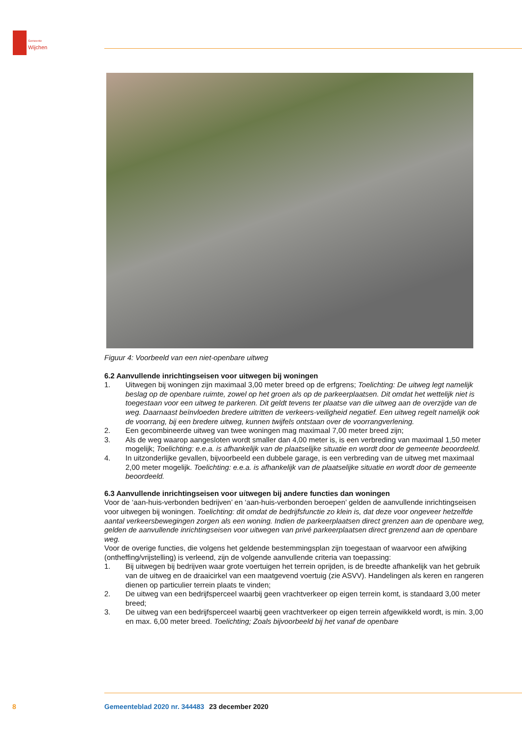Gemeente
Wijchen
Figuur 4: Voorbeeld van een niet-openbare uitweg
6.2 Aanvullende inrichtingseisen voor uitwegen bij woningen
1. Uitwegen bij woningen zijn maximaal 3,00 meter breed op de erfgrens; Toelichting: De uitweg legt namelijk beslag op de openbare ruimte, zowel op het groen als op de parkeerplaatsen. Dit omdat het wettelijk niet is toegestaan voor een uitweg te parkeren. Dit geldt tevens ter plaatse van die uitweg aan de overzijde van de weg. Daarnaast beïnvloeden bredere uitritten de verkeers-veiligheid negatief. Een uitweg regelt namelijk ook de voorrang, bij een bredere uitweg, kunnen twijfels ontstaan over de voorrangverlening.
2. Een gecombineerde uitweg van twee woningen mag maximaal 7,00 meter breed zijn;
3. Als de weg waarop aangesloten wordt smaller dan 4,00 meter is, is een verbreding van maximaal 1,50 meter mogelijk; Toelichting: e.e.a. is afhankelijk van de plaatselijke situatie en wordt door de gemeente beoordeeld.
4. In uitzonderlijke gevallen, bijvoorbeeld een dubbele garage, is een verbreding van de uitweg met maximaal 2,00 meter mogelijk. Toelichting: e.e.a. is afhankelijk van de plaatselijke situatie en wordt door de gemeente beoordeeld.
6.3 Aanvullende inrichtingseisen voor uitwegen bij andere functies dan woningen
Voor de ‘aan-huis-verbonden bedrijven’ en ‘aan-huis-verbonden beroepen’ gelden de aanvullende inrichtingseisen voor uitwegen bij woningen. Toelichting: dit omdat de bedrijfsfunctie zo klein is, dat deze voor ongeveer hetzelfde aantal verkeersbewegingen zorgen als een woning. Indien de parkeerplaatsen direct grenzen aan de openbare weg, gelden de aanvullende inrichtingseisen voor uitwegen van privé parkeerplaatsen direct grenzend aan de openbare weg.
Voor de overige functies, die volgens het geldende bestemmingsplan zijn toegestaan of waarvoor een afwijking (ontheffing/vrijstelling) is verleend, zijn de volgende aanvullende criteria van toepassing:
1. Bij uitwegen bij bedrijven waar grote voertuigen het terrein oprijden, is de breedte afhankelijk van het gebruik van de uitweg en de draaicirkel van een maatgevend voertuig (zie ASVV). Handelingen als keren en rangeren dienen op particulier terrein plaats te vinden;
2. De uitweg van een bedrijfsperceel waarbij geen vrachtverkeer op eigen terrein komt, is standaard 3,00 meter breed;
3. De uitweg van een bedrijfsperceel waarbij geen vrachtverkeer op eigen terrein afgewikkeld wordt, is min. 3,00 en max. 6,00 meter breed. Toelichting; Zoals bijvoorbeeld bij het vanaf de openbare
8 Gemeenteblad 2020 nr. 344483 23 december 2020